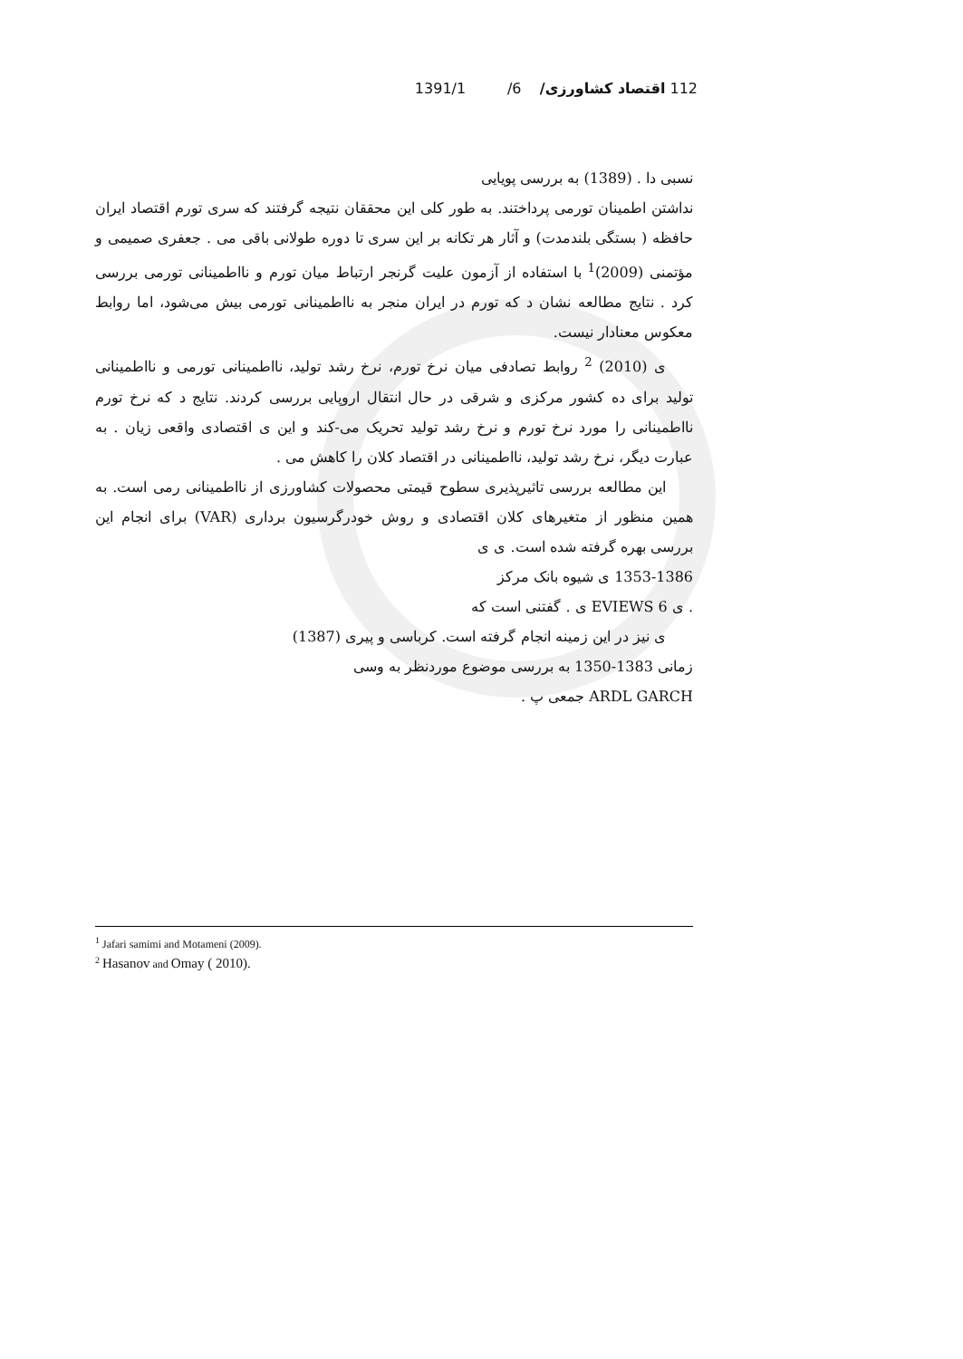112 اقتصاد کشاورزی/ 6/ 1391/1
نسبی دا . (1389) به بررسی پویایی
نداشتن اطمینان تورمی پرداختند. به طور کلی این محققان نتیجه گرفتند که سری تورم اقتصاد ایران حافظه ( بستگی بلندمدت) و آثار هر تکانه بر این سری تا دوره طولانی باقی می . جعفری صمیمی و مؤتمنی (2009)<sup>1</sup> با استفاده از آزمون علیت گرنجر ارتباط میان تورم و نااطمینانی تورمی بررسی کرد . نتایج مطالعه نشان د که تورم در ایران منجر به نااطمینانی تورمی بیش می‌شود، اما روابط معکوس معنادار نیست.
ی (2010) <sup>2</sup> روابط تصادفی میان نرخ تورم، نرخ رشد تولید، نااطمینانی تورمی و نااطمینانی تولید برای ده کشور مرکزی و شرقی در حال انتقال اروپایی بررسی کردند. نتایج د که نرخ تورم نااطمینانی را مورد نرخ تورم و نرخ رشد تولید تحریک می-کند و این ی اقتصادی واقعی زیان . به عبارت دیگر، نرخ رشد تولید، نااطمینانی در اقتصاد کلان را کاهش می .
این مطالعه بررسی تاثیرپذیری سطوح قیمتی محصولات کشاورزی از نااطمینانی رمی است. به همین منظور از متغیرهای کلان اقتصادی و روش خودرگرسیون برداری (VAR) برای انجام این بررسی بهره گرفته شده است. ی ی
1353-1386 ی شیوه بانک مرکز
. ی EVIEWS 6 ی . گفتنی است که
ی نیز در این زمینه انجام گرفته است. کرباسی و پیری (1387)
زمانی 1383-1350 به بررسی موضوع موردنظر به وسی
ARDL GARCH جمعی پ .
<sup>1</sup> Jafari samimi and Motameni (2009).
<sup>2</sup> Hasanov and Omay ( 2010).